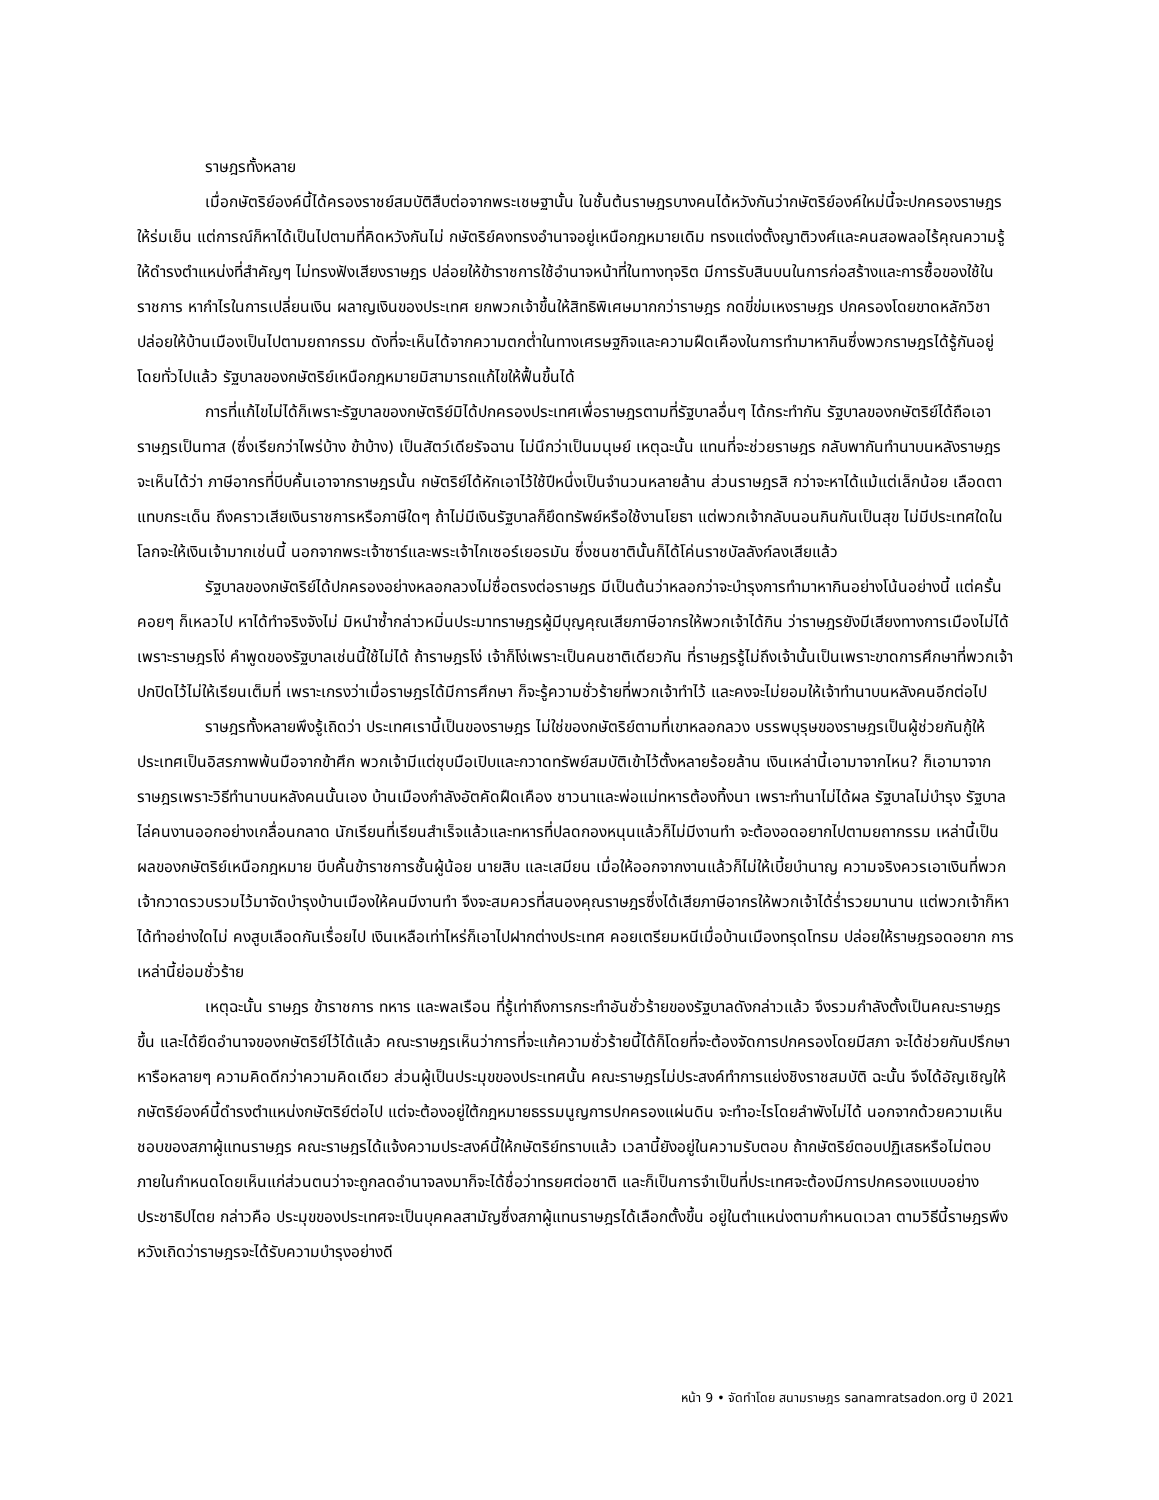ราษฎรทั้งหลาย
เมื่อกษัตริย์องค์นี้ได้ครองราชย์สมบัติสืบต่อจากพระเชษฐานั้น ในชั้นต้นราษฎรบางคนได้หวังกันว่ากษัตริย์องค์ใหม่นี้จะปกครองราษฎรให้ร่มเย็น แต่การณ์ก็หาได้เป็นไปตามที่คิดหวังกันไม่ กษัตริย์คงทรงอำนาจอยู่เหนือกฎหมายเดิม ทรงแต่งตั้งญาติวงศ์และคนสอพลอไร้คุณความรู้ให้ดำรงตำแหน่งที่สำคัญๆ ไม่ทรงฟังเสียงราษฎร ปล่อยให้ข้าราชการใช้อำนาจหน้าที่ในทางทุจริต มีการรับสินบนในการก่อสร้างและการซื้อของใช้ในราชการ หากำไรในการเปลี่ยนเงิน ผลาญเงินของประเทศ ยกพวกเจ้าขึ้นให้สิทธิพิเศษมากกว่าราษฎร กดขี่ข่มเหงราษฎร ปกครองโดยขาดหลักวิชา ปล่อยให้บ้านเมืองเป็นไปตามยถากรรม ดังที่จะเห็นได้จากความตกต่ำในทางเศรษฐกิจและความฝืดเคืองในการทำมาหากินซึ่งพวกราษฎรได้รู้กันอยู่โดยทั่วไปแล้ว รัฐบาลของกษัตริย์เหนือกฎหมายมิสามารถแก้ไขให้ฟื้นขึ้นได้
การที่แก้ไขไม่ได้ก็เพราะรัฐบาลของกษัตริย์มิได้ปกครองประเทศเพื่อราษฎรตามที่รัฐบาลอื่นๆ ได้กระทำกัน รัฐบาลของกษัตริย์ได้ถือเอาราษฎรเป็นทาส (ซึ่งเรียกว่าไพร่บ้าง ข้าบ้าง) เป็นสัตว์เดียรัจฉาน ไม่นึกว่าเป็นมนุษย์ เหตุฉะนั้น แทนที่จะช่วยราษฎร กลับพากันทำนาบนหลังราษฎร จะเห็นได้ว่า ภาษีอากรที่บีบคั้นเอาจากราษฎรนั้น กษัตริย์ได้หักเอาไว้ใช้ปีหนึ่งเป็นจำนวนหลายล้าน ส่วนราษฎรสิ กว่าจะหาได้แม้แต่เล็กน้อย เลือดตาแทบกระเด็น ถึงคราวเสียเงินราชการหรือภาษีใดๆ ถ้าไม่มีเงินรัฐบาลก็ยึดทรัพย์หรือใช้งานโยธา แต่พวกเจ้ากลับนอนกินกันเป็นสุข ไม่มีประเทศใดในโลกจะให้เงินเจ้ามากเช่นนี้ นอกจากพระเจ้าซาร์และพระเจ้าไกเซอร์เยอรมัน ซึ่งชนชาตินั้นก็ได้โค่นราชบัลลังก์ลงเสียแล้ว
รัฐบาลของกษัตริย์ได้ปกครองอย่างหลอกลวงไม่ซื่อตรงต่อราษฎร มีเป็นต้นว่าหลอกว่าจะบำรุงการทำมาหากินอย่างโน้นอย่างนี้ แต่ครั้นคอยๆ ก็เหลวไป หาได้ทำจริงจังไม่ มิหนำซ้ำกล่าวหมิ่นประมาทราษฎรผู้มีบุญคุณเสียภาษีอากรให้พวกเจ้าได้กิน ว่าราษฎรยังมีเสียงทางการเมืองไม่ได้ เพราะราษฎรโง่ คำพูดของรัฐบาลเช่นนี้ใช้ไม่ได้ ถ้าราษฎรโง่ เจ้าก็โง่เพราะเป็นคนชาติเดียวกัน ที่ราษฎรรู้ไม่ถึงเจ้านั้นเป็นเพราะขาดการศึกษาที่พวกเจ้าปกปิดไว้ไม่ให้เรียนเต็มที่ เพราะเกรงว่าเมื่อราษฎรได้มีการศึกษา ก็จะรู้ความชั่วร้ายที่พวกเจ้าทำไว้ และคงจะไม่ยอมให้เจ้าทำนาบนหลังคนอีกต่อไป
ราษฎรทั้งหลายพึงรู้เถิดว่า ประเทศเรานี้เป็นของราษฎร ไม่ใช่ของกษัตริย์ตามที่เขาหลอกลวง บรรพบุรุษของราษฎรเป็นผู้ช่วยกันกู้ให้ประเทศเป็นอิสรภาพพ้นมือจากข้าศึก พวกเจ้ามีแต่ชุบมือเปิบและกวาดทรัพย์สมบัติเข้าไว้ตั้งหลายร้อยล้าน เงินเหล่านี้เอามาจากไหน? ก็เอามาจากราษฎรเพราะวิธีทำนาบนหลังคนนั้นเอง บ้านเมืองกำลังอัตคัดฝืดเคือง ชาวนาและพ่อแม่ทหารต้องทิ้งนา เพราะทำนาไม่ได้ผล รัฐบาลไม่บำรุง รัฐบาลไล่คนงานออกอย่างเกลื่อนกลาด นักเรียนที่เรียนสำเร็จแล้วและทหารที่ปลดกองหนุนแล้วก็ไม่มีงานทำ จะต้องอดอยากไปตามยถากรรม เหล่านี้เป็นผลของกษัตริย์เหนือกฎหมาย บีบคั้นข้าราชการชั้นผู้น้อย นายสิบ และเสมียน เมื่อให้ออกจากงานแล้วก็ไม่ให้เบี้ยบำนาญ ความจริงควรเอาเงินที่พวกเจ้ากวาดรวบรวมไว้มาจัดบำรุงบ้านเมืองให้คนมีงานทำ จึงจะสมควรที่สนองคุณราษฎรซึ่งได้เสียภาษีอากรให้พวกเจ้าได้ร่ำรวยมานาน แต่พวกเจ้าก็หาได้ทำอย่างใดไม่ คงสูบเลือดกันเรื่อยไป เงินเหลือเท่าไหร่ก็เอาไปฝากต่างประเทศ คอยเตรียมหนีเมื่อบ้านเมืองทรุดโทรม ปล่อยให้ราษฎรอดอยาก การเหล่านี้ย่อมชั่วร้าย
เหตุฉะนั้น ราษฎร ข้าราชการ ทหาร และพลเรือน ที่รู้เท่าถึงการกระทำอันชั่วร้ายของรัฐบาลดังกล่าวแล้ว จึงรวมกำลังตั้งเป็นคณะราษฎรขึ้น และได้ยึดอำนาจของกษัตริย์ไว้ได้แล้ว คณะราษฎรเห็นว่าการที่จะแก้ความชั่วร้ายนี้ได้ก็โดยที่จะต้องจัดการปกครองโดยมีสภา จะได้ช่วยกันปรึกษาหารือหลายๆ ความคิดดีกว่าความคิดเดียว ส่วนผู้เป็นประมุขของประเทศนั้น คณะราษฎรไม่ประสงค์ทำการแย่งชิงราชสมบัติ ฉะนั้น จึงได้อัญเชิญให้กษัตริย์องค์นี้ดำรงตำแหน่งกษัตริย์ต่อไป แต่จะต้องอยู่ใต้กฎหมายธรรมนูญการปกครองแผ่นดิน จะทำอะไรโดยลำพังไม่ได้ นอกจากด้วยความเห็นชอบของสภาผู้แทนราษฎร คณะราษฎรได้แจ้งความประสงค์นี้ให้กษัตริย์ทราบแล้ว เวลานี้ยังอยู่ในความรับตอบ ถ้ากษัตริย์ตอบปฏิเสธหรือไม่ตอบภายในกำหนดโดยเห็นแก่ส่วนตนว่าจะถูกลดอำนาจลงมาก็จะได้ชื่อว่าทรยศต่อชาติ และก็เป็นการจำเป็นที่ประเทศจะต้องมีการปกครองแบบอย่างประชาธิปไตย กล่าวคือ ประมุขของประเทศจะเป็นบุคคลสามัญซึ่งสภาผู้แทนราษฎรได้เลือกตั้งขึ้น อยู่ในตำแหน่งตามกำหนดเวลา ตามวิธีนี้ราษฎรพึงหวังเถิดว่าราษฎรจะได้รับความบำรุงอย่างดี
หน้า 9 • จัดทำโดย สนามราษฎร sanamratsadon.org ปี 2021